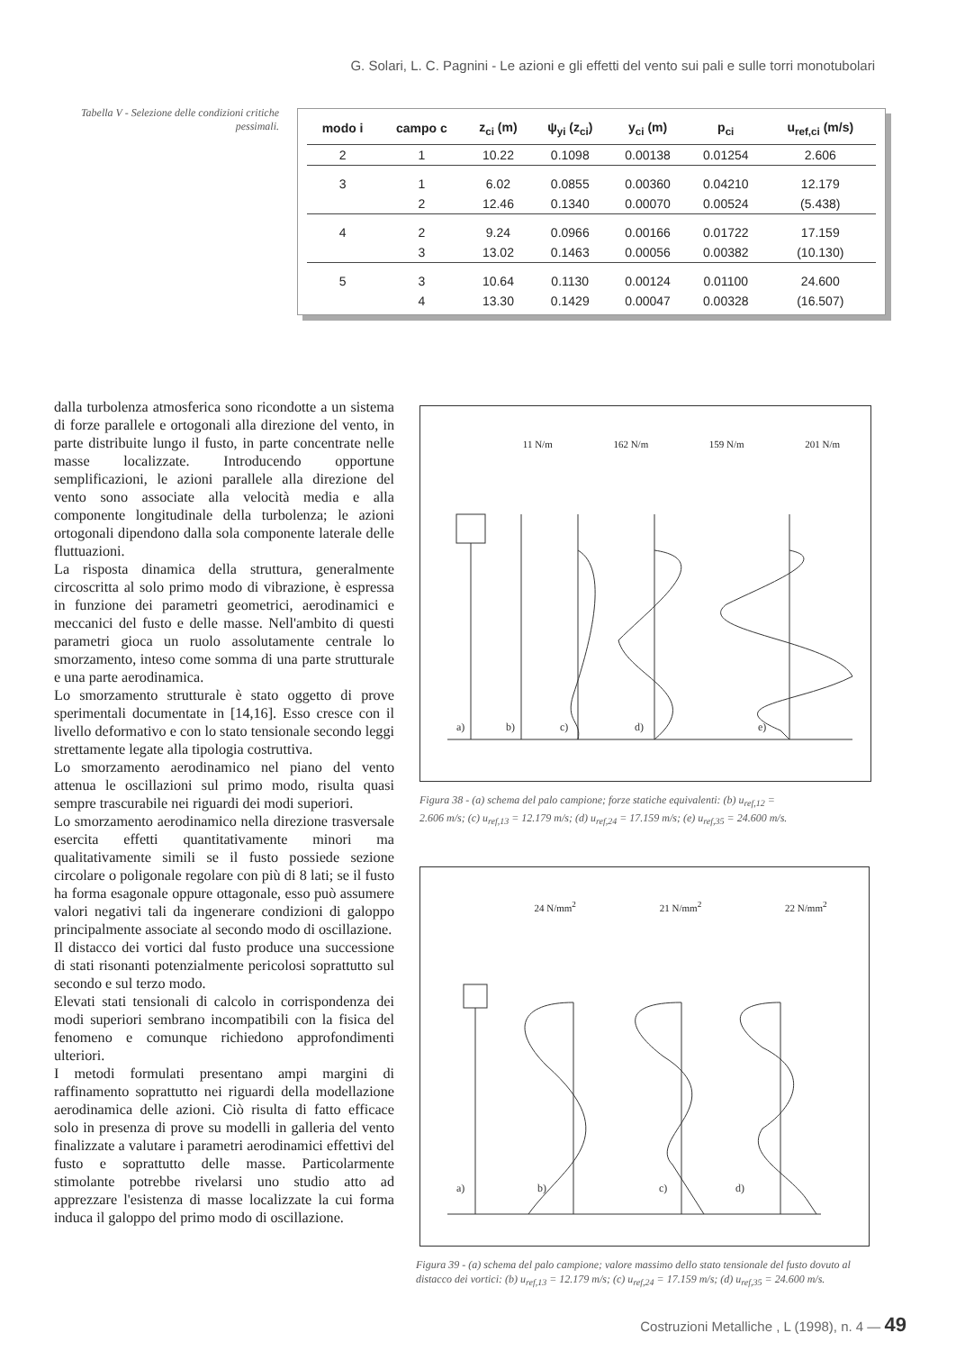G. Solari, L. C. Pagnini - Le azioni e gli effetti del vento sui pali e sulle torri monotubolari
Tabella V - Selezione delle condizioni critiche pessimali.
| modo i | campo c | z<sub>ci</sub> (m) | ψ<sub>yi</sub> (z<sub>ci</sub>) | y<sub>ci</sub> (m) | p<sub>ci</sub> | u<sub>ref,ci</sub> (m/s) |
| --- | --- | --- | --- | --- | --- | --- |
| 2 | 1 | 10.22 | 0.1098 | 0.00138 | 0.01254 | 2.606 |
| 3 | 1 | 6.02 | 0.0855 | 0.00360 | 0.04210 | 12.179 |
| | 2 | 12.46 | 0.1340 | 0.00070 | 0.00524 | (5.438) |
| 4 | 2 | 9.24 | 0.0966 | 0.00166 | 0.01722 | 17.159 |
| | 3 | 13.02 | 0.1463 | 0.00056 | 0.00382 | (10.130) |
| 5 | 3 | 10.64 | 0.1130 | 0.00124 | 0.01100 | 24.600 |
| | 4 | 13.30 | 0.1429 | 0.00047 | 0.00328 | (16.507) |
dalla turbolenza atmosferica sono ricondotte a un sistema di forze parallele e ortogonali alla direzione del vento, in parte distribuite lungo il fusto, in parte concentrate nelle masse localizzate. Introducendo opportune semplificazioni, le azioni parallele alla direzione del vento sono associate alla velocità media e alla componente longitudinale della turbolenza; le azioni ortogonali dipendono dalla sola componente laterale delle fluttuazioni.
La risposta dinamica della struttura, generalmente circoscritta al solo primo modo di vibrazione, è espressa in funzione dei parametri geometrici, aerodinamici e meccanici del fusto e delle masse. Nell'ambito di questi parametri gioca un ruolo assolutamente centrale lo smorzamento, inteso come somma di una parte strutturale e una parte aerodinamica.
Lo smorzamento strutturale è stato oggetto di prove sperimentali documentate in [14,16]. Esso cresce con il livello deformativo e con lo stato tensionale secondo leggi strettamente legate alla tipologia costruttiva.
Lo smorzamento aerodinamico nel piano del vento attenua le oscillazioni sul primo modo, risulta quasi sempre trascurabile nei riguardi dei modi superiori.
Lo smorzamento aerodinamico nella direzione trasversale esercita effetti quantitativamente minori ma qualitativamente simili se il fusto possiede sezione circolare o poligonale regolare con più di 8 lati; se il fusto ha forma esagonale oppure ottagonale, esso può assumere valori negativi tali da ingenerare condizioni di galoppo principalmente associate al secondo modo di oscillazione.
Il distacco dei vortici dal fusto produce una successione di stati risonanti potenzialmente pericolosi soprattutto sul secondo e sul terzo modo.
Elevati stati tensionali di calcolo in corrispondenza dei modi superiori sembrano incompatibili con la fisica del fenomeno e comunque richiedono approfondimenti ulteriori.
I metodi formulati presentano ampi margini di raffinamento soprattutto nei riguardi della modellazione aerodinamica delle azioni. Ciò risulta di fatto efficace solo in presenza di prove su modelli in galleria del vento finalizzate a valutare i parametri aerodinamici effettivi del fusto e soprattutto delle masse. Particolarmente stimolante potrebbe rivelarsi uno studio atto ad apprezzare l'esistenza di masse localizzate la cui forma induca il galoppo del primo modo di oscillazione.
11 N/m 162 N/m 159 N/m 201 N/m
a)
b)
c)
d)
e)
Figura 38 - (a) schema del palo campione; forze statiche equivalenti: (b) u<sub>ref,12</sub> = 2.606 m/s; (c) u<sub>ref,13</sub> = 12.179 m/s; (d) u<sub>ref,24</sub> = 17.159 m/s; (e) u<sub>ref,35</sub> = 24.600 m/s.
24 N/mm<sup>2</sup> 21 N/mm<sup>2</sup> 22 N/mm<sup>2</sup>
a)
b)
c)
d)
Figura 39 - (a) schema del palo campione; valore massimo dello stato tensionale del fusto dovuto al distacco dei vortici: (b) u<sub>ref,13</sub> = 12.179 m/s; (c) u<sub>ref,24</sub> = 17.159 m/s; (d) u<sub>ref,35</sub> = 24.600 m/s.
Costruzioni Metalliche , L (1998), n. 4 — 49